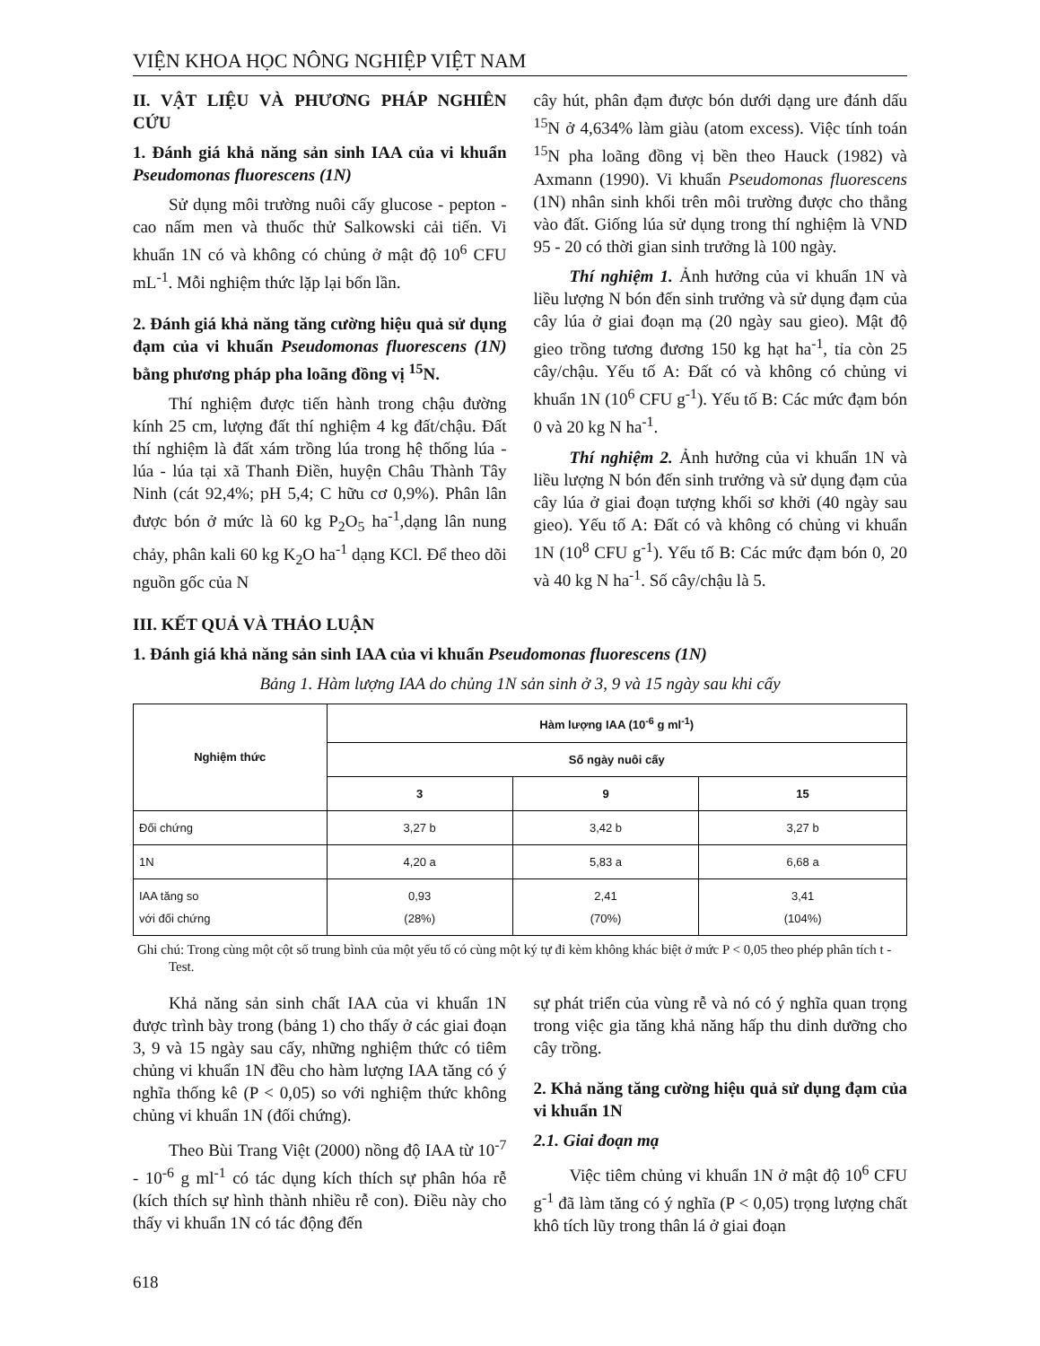VIỆN KHOA HỌC NÔNG NGHIỆP VIỆT NAM
II. VẬT LIỆU VÀ PHƯƠNG PHÁP NGHIÊN CỨU
1. Đánh giá khả năng sản sinh IAA của vi khuẩn Pseudomonas fluorescens (1N)
Sử dụng môi trường nuôi cấy glucose - pepton - cao nấm men và thuốc thử Salkowski cải tiến. Vi khuẩn 1N có và không có chủng ở mật độ 10<sup>6</sup> CFU mL<sup>-1</sup>. Mỗi nghiệm thức lặp lại bốn lần.
2. Đánh giá khả năng tăng cường hiệu quả sử dụng đạm của vi khuẩn Pseudomonas fluorescens (1N) bằng phương pháp pha loãng đồng vị <sup>15</sup>N.
Thí nghiệm được tiến hành trong chậu đường kính 25 cm, lượng đất thí nghiệm 4 kg đất/chậu. Đất thí nghiệm là đất xám trồng lúa trong hệ thống lúa - lúa - lúa tại xã Thanh Điền, huyện Châu Thành Tây Ninh (cát 92,4%; pH 5,4; C hữu cơ 0,9%). Phân lân được bón ở mức là 60 kg P<sub>2</sub>O<sub>5</sub> ha<sup>-1</sup>,dạng lân nung chảy, phân kali 60 kg K<sub>2</sub>O ha<sup>-1</sup> dạng KCl. Để theo dõi nguồn gốc của N
cây hút, phân đạm được bón dưới dạng ure đánh dấu <sup>15</sup>N ở 4,634% làm giàu (atom excess). Việc tính toán <sup>15</sup>N pha loãng đồng vị bền theo Hauck (1982) và Axmann (1990). Vi khuẩn Pseudomonas fluorescens (1N) nhân sinh khối trên môi trường được cho thẳng vào đất. Giống lúa sử dụng trong thí nghiệm là VND 95 - 20 có thời gian sinh trưởng là 100 ngày.
Thí nghiệm 1. Ảnh hưởng của vi khuẩn 1N và liều lượng N bón đến sinh trưởng và sử dụng đạm của cây lúa ở giai đoạn mạ (20 ngày sau gieo). Mật độ gieo trồng tương đương 150 kg hạt ha<sup>-1</sup>, tỉa còn 25 cây/chậu. Yếu tố A: Đất có và không có chủng vi khuẩn 1N (10<sup>6</sup> CFU g<sup>-1</sup>). Yếu tố B: Các mức đạm bón 0 và 20 kg N ha<sup>-1</sup>.
Thí nghiệm 2. Ảnh hưởng của vi khuẩn 1N và liều lượng N bón đến sinh trưởng và sử dụng đạm của cây lúa ở giai đoạn tượng khối sơ khởi (40 ngày sau gieo). Yếu tố A: Đất có và không có chủng vi khuẩn 1N (10<sup>8</sup> CFU g<sup>-1</sup>). Yếu tố B: Các mức đạm bón 0, 20 và 40 kg N ha<sup>-1</sup>. Số cây/chậu là 5.
III. KẾT QUẢ VÀ THẢO LUẬN
1. Đánh giá khả năng sản sinh IAA của vi khuẩn Pseudomonas fluorescens (1N)
Bảng 1. Hàm lượng IAA do chủng 1N sản sinh ở 3, 9 và 15 ngày sau khi cấy
| Nghiệm thức | Hàm lượng IAA (10<sup>-6</sup> g ml<sup>-1</sup>) | | |
| --- | --- | --- | --- |
| | Số ngày nuôi cấy | | |
| | 3 | 9 | 15 |
| Đối chứng | 3,27 b | 3,42 b | 3,27 b |
| 1N | 4,20 a | 5,83 a | 6,68 a |
| IAA tăng so với đối chứng | 0,93 (28%) | 2,41 (70%) | 3,41 (104%) |
Ghi chú: Trong cùng một cột số trung bình của một yếu tố có cùng một ký tự đi kèm không khác biệt ở mức P < 0,05 theo phép phân tích t - Test.
Khả năng sản sinh chất IAA của vi khuẩn 1N được trình bày trong (bảng 1) cho thấy ở các giai đoạn 3, 9 và 15 ngày sau cấy, những nghiệm thức có tiêm chủng vi khuẩn 1N đều cho hàm lượng IAA tăng có ý nghĩa thống kê (P < 0,05) so với nghiệm thức không chủng vi khuẩn 1N (đối chứng).
Theo Bùi Trang Việt (2000) nồng độ IAA từ 10<sup>-7</sup> - 10<sup>-6</sup> g ml<sup>-1</sup> có tác dụng kích thích sự phân hóa rễ (kích thích sự hình thành nhiều rễ con). Điều này cho thấy vi khuẩn 1N có tác động đến
sự phát triển của vùng rễ và nó có ý nghĩa quan trọng trong việc gia tăng khả năng hấp thu dinh dưỡng cho cây trồng.
2. Khả năng tăng cường hiệu quả sử dụng đạm của vi khuẩn 1N
2.1. Giai đoạn mạ
Việc tiêm chủng vi khuẩn 1N ở mật độ 10<sup>6</sup> CFU g<sup>-1</sup> đã làm tăng có ý nghĩa (P < 0,05) trọng lượng chất khô tích lũy trong thân lá ở giai đoạn
618